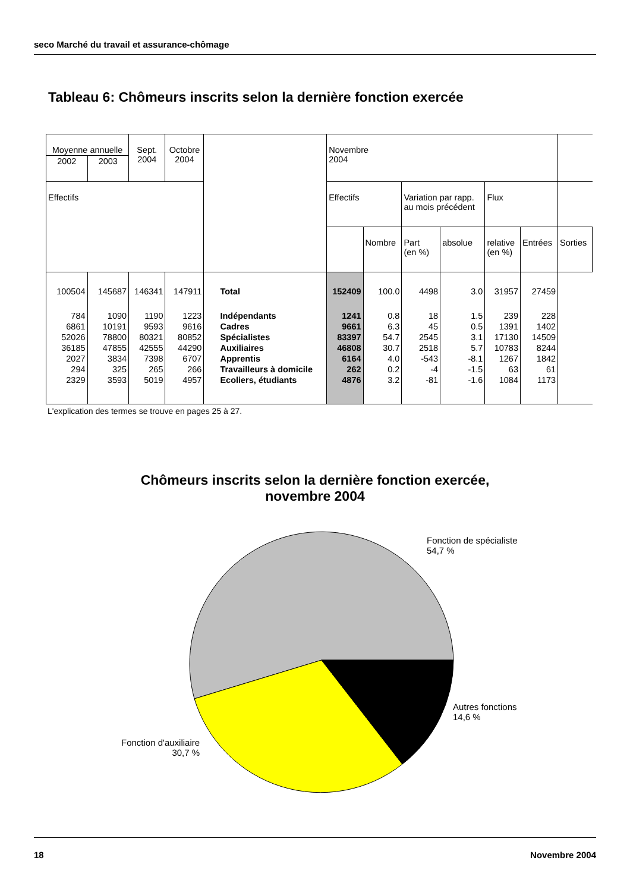seco Marché du travail et assurance-chômage
Tableau 6: Chômeurs inscrits selon la dernière fonction exercée
| Moyenne annuelle | | Sept. 2004 | Octobre 2004 | | Novembre 2004 | | | | | | |
| 2002 | 2003 | | | | | | | | | | |
| Effectifs | | | | | Effectifs | | Variation par rapp. au mois précédent | | Flux | | |
| | | | | | | Nombre | Part (en %) | absolue | relative (en %) | Entrées | Sorties |
| 100504 | 145687 | 146341 | 147911 | Total | 152409 | 100.0 | 4498 | 3.0 | 31957 | 27459 | |
| 784 | 1090 | 1190 | 1223 | Indépendants | 1241 | 0.8 | 18 | 1.5 | 239 | 228 | |
| 6861 | 10191 | 9593 | 9616 | Cadres | 9661 | 6.3 | 45 | 0.5 | 1391 | 1402 | |
| 52026 | 78800 | 80321 | 80852 | Spécialistes | 83397 | 54.7 | 2545 | 3.1 | 17130 | 14509 | |
| 36185 | 47855 | 42555 | 44290 | Auxiliaires | 46808 | 30.7 | 2518 | 5.7 | 10783 | 8244 | |
| 2027 | 3834 | 7398 | 6707 | Apprentis | 6164 | 4.0 | -543 | -8.1 | 1267 | 1842 | |
| 294 | 325 | 265 | 266 | Travailleurs à domicile | 262 | 0.2 | -4 | -1.5 | 63 | 61 | |
| 2329 | 3593 | 5019 | 4957 | Ecoliers, étudiants | 4876 | 3.2 | -81 | -1.6 | 1084 | 1173 | |
L'explication des termes se trouve en pages 25 à 27.
Chômeurs inscrits selon la dernière fonction exercée,
novembre 2004
Fonction de spécialiste
54,7 %
Autres fonctions
14,6 %
Fonction d'auxiliaire
30,7 %
18 Novembre 2004